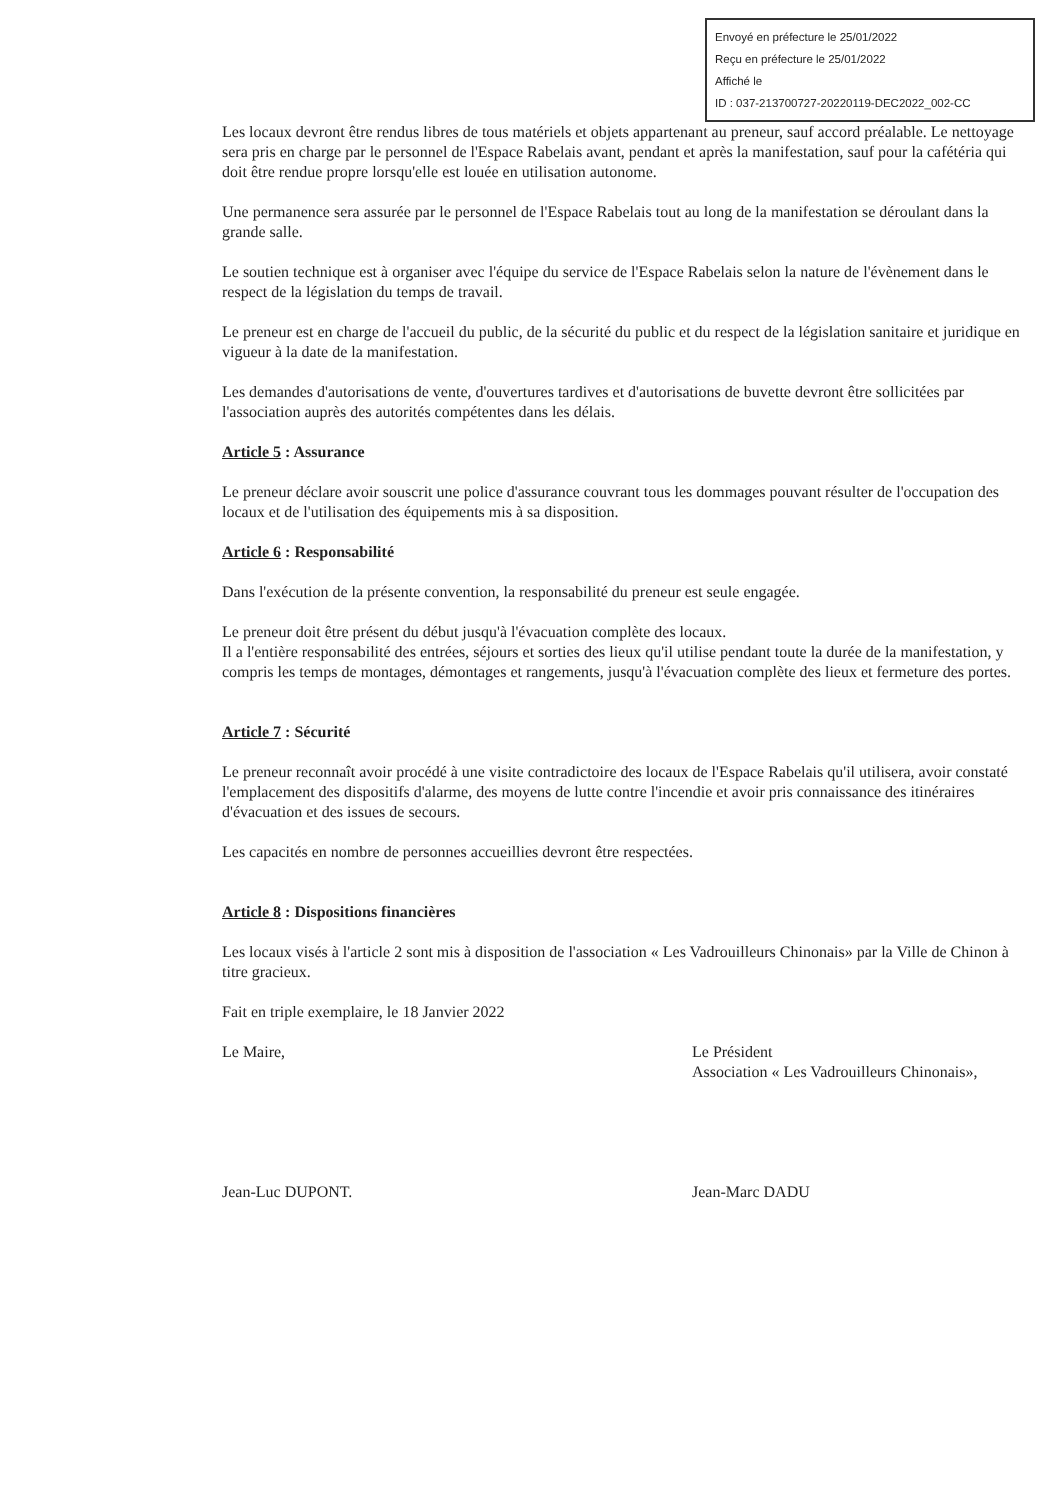Envoyé en préfecture le 25/01/2022
Reçu en préfecture le 25/01/2022
Affiché le
ID : 037-213700727-20220119-DEC2022_002-CC
Les locaux devront être rendus libres de tous matériels et objets appartenant au preneur, sauf accord préalable. Le nettoyage sera pris en charge par le personnel de l'Espace Rabelais avant, pendant et après la manifestation, sauf pour la cafétéria qui doit être rendue propre lorsqu'elle est louée en utilisation autonome.
Une permanence sera assurée par le personnel de l'Espace Rabelais tout au long de la manifestation se déroulant dans la grande salle.
Le soutien technique est à organiser avec l'équipe du service de l'Espace Rabelais selon la nature de l'évènement dans le respect de la législation du temps de travail.
Le preneur est en charge de l'accueil du public, de la sécurité du public et du respect de la législation sanitaire et juridique en vigueur à la date de la manifestation.
Les demandes d'autorisations de vente, d'ouvertures tardives et d'autorisations de buvette devront être sollicitées par l'association auprès des autorités compétentes dans les délais.
Article 5 : Assurance
Le preneur déclare avoir souscrit une police d'assurance couvrant tous les dommages pouvant résulter de l'occupation des locaux et de l'utilisation des équipements mis à sa disposition.
Article 6 : Responsabilité
Dans l'exécution de la présente convention, la responsabilité du preneur est seule engagée.
Le preneur doit être présent du début jusqu'à l'évacuation complète des locaux.
Il a l'entière responsabilité des entrées, séjours et sorties des lieux qu'il utilise pendant toute la durée de la manifestation, y compris les temps de montages, démontages et rangements, jusqu'à l'évacuation complète des lieux et fermeture des portes.
Article 7 : Sécurité
Le preneur reconnaît avoir procédé à une visite contradictoire des locaux de l'Espace Rabelais qu'il utilisera, avoir constaté l'emplacement des dispositifs d'alarme, des moyens de lutte contre l'incendie et avoir pris connaissance des itinéraires d'évacuation et des issues de secours.
Les capacités en nombre de personnes accueillies devront être respectées.
Article 8 : Dispositions financières
Les locaux visés à l'article 2 sont mis à disposition de l'association « Les Vadrouilleurs Chinonais» par la Ville de Chinon à titre gracieux.
Fait en triple exemplaire, le 18 Janvier 2022
Le Maire,
Jean-Luc DUPONT.
Le Président
Association « Les Vadrouilleurs Chinonais»,
Jean-Marc DADU